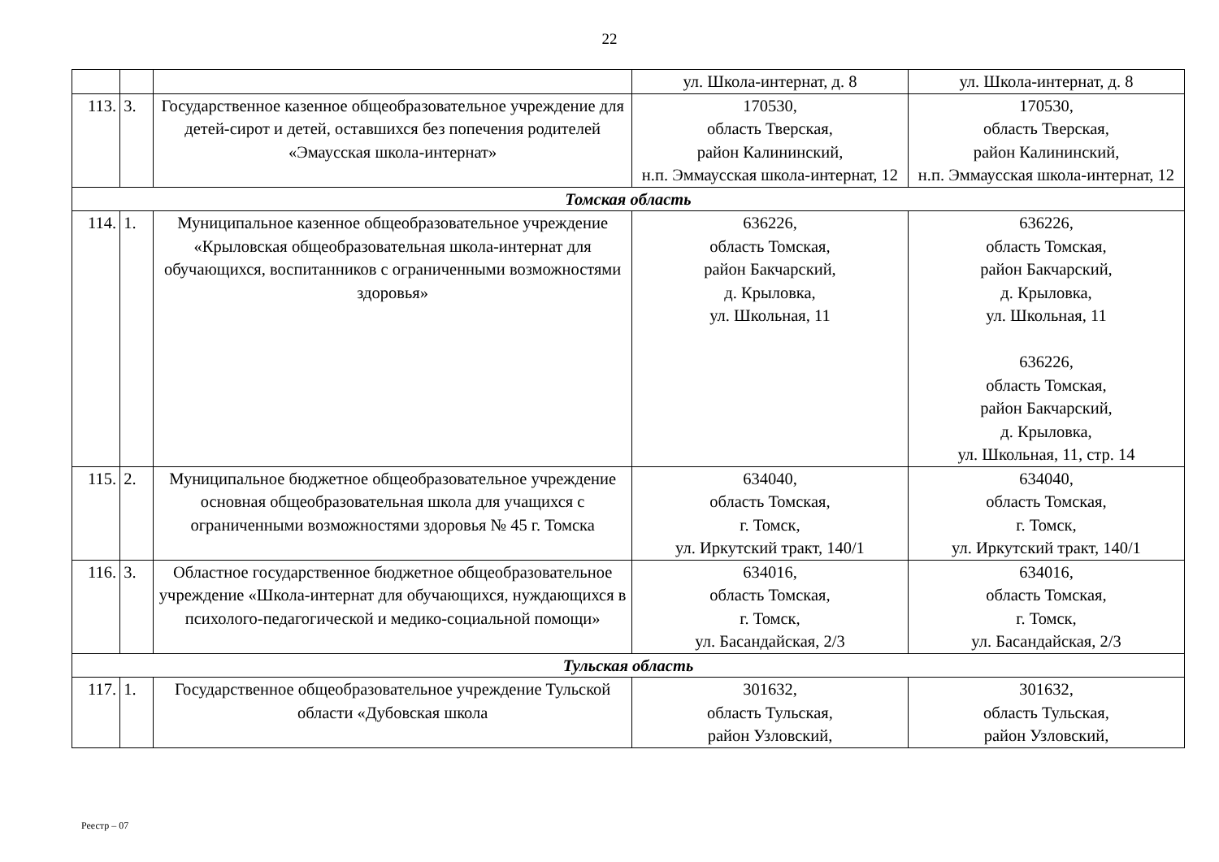22
| | | | ул. Школа-интернат, д. 8 | ул. Школа-интернат, д. 8 |
| 113. | 3. | Государственное казенное общеобразовательное учреждение для детей-сирот и детей, оставшихся без попечения родителей «Эмаусская школа-интернат» | 170530, область Тверская, район Калининский, н.п. Эммаусская школа-интернат, 12 | 170530, область Тверская, район Калининский, н.п. Эммаусская школа-интернат, 12 |
| Томская область | | | | |
| 114. | 1. | Муниципальное казенное общеобразовательное учреждение «Крыловская общеобразовательная школа-интернат для обучающихся, воспитанников с ограниченными возможностями здоровья» | 636226, область Томская, район Бакчарский, д. Крыловка, ул. Школьная, 11 | 636226, область Томская, район Бакчарский, д. Крыловка, ул. Школьная, 11 636226, область Томская, район Бакчарский, д. Крыловка, ул. Школьная, 11, стр. 14 |
| 115. | 2. | Муниципальное бюджетное общеобразовательное учреждение основная общеобразовательная школа для учащихся с ограниченными возможностями здоровья № 45 г. Томска | 634040, область Томская, г. Томск, ул. Иркутский тракт, 140/1 | 634040, область Томская, г. Томск, ул. Иркутский тракт, 140/1 |
| 116. | 3. | Областное государственное бюджетное общеобразовательное учреждение «Школа-интернат для обучающихся, нуждающихся в психолого-педагогической и медико-социальной помощи» | 634016, область Томская, г. Томск, ул. Басандайская, 2/3 | 634016, область Томская, г. Томск, ул. Басандайская, 2/3 |
| Тульская область | | | | |
| 117. | 1. | Государственное общеобразовательное учреждение Тульской области «Дубовская школа | 301632, область Тульская, район Узловский, | 301632, область Тульская, район Узловский, |
Реестр – 07